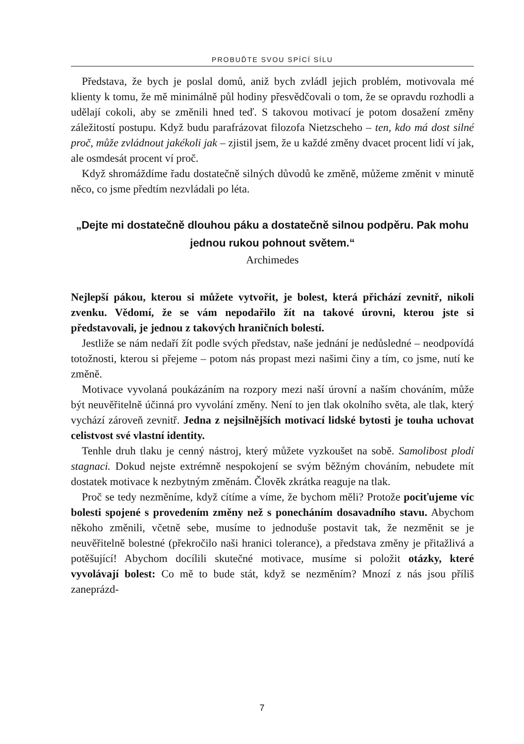PROBUĎTE SVOU SPÍCÍ SÍLU
Představa, že bych je poslal domů, aniž bych zvládl jejich problém, motivovala mé klienty k tomu, že mě minimálně půl hodiny přesvědčovali o tom, že se opravdu rozhodli a udělají cokoli, aby se změnili hned teď. S takovou motivací je potom dosažení změny záležitostí postupu. Když budu parafrázovat filozofa Nietzscheho – ten, kdo má dost silné proč, může zvládnout jakékoli jak – zjistil jsem, že u každé změny dvacet procent lidí ví jak, ale osmdesát procent ví proč.
Když shromáždíme řadu dostatečně silných důvodů ke změně, můžeme změnit v minutě něco, co jsme předtím nezvládali po léta.
„Dejte mi dostatečně dlouhou páku a dostatečně silnou podpěru. Pak mohu jednou rukou pohnout světem.“
Archimedes
Nejlepší pákou, kterou si můžete vytvořit, je bolest, která přichází zevnitř, nikoli zvenku. Vědomí, že se vám nepodařilo žít na takové úrovni, kterou jste si představovali, je jednou z takových hraničních bolestí.
Jestliže se nám nedaří žít podle svých představ, naše jednání je nedůsledné – neodpovídá totožnosti, kterou si přejeme – potom nás propast mezi našimi činy a tím, co jsme, nutí ke změně.
Motivace vyvolaná poukázáním na rozpory mezi naší úrovní a naším chováním, může být neuvěřitelně účinná pro vyvolání změny. Není to jen tlak okolního světa, ale tlak, který vychází zároveň zevnitř. Jedna z nejsilnějších motivací lidské bytosti je touha uchovat celistvost své vlastní identity.
Tenhle druh tlaku je cenný nástroj, který můžete vyzkoušet na sobě. Samolibost plodí stagnaci. Dokud nejste extrémně nespokojení se svým běžným chováním, nebudete mít dostatek motivace k nezbytným změnám. Člověk zkrátka reaguje na tlak.
Proč se tedy nezměníme, když cítíme a víme, že bychom měli? Protože pociťujeme víc bolesti spojené s provedením změny než s ponecháním dosavadního stavu. Abychom někoho změnili, včetně sebe, musíme to jednoduše postavit tak, že nezměnit se je neuvěřitelně bolestné (překročilo naši hranici tolerance), a představa změny je přitažlivá a potěšující! Abychom docílili skutečné motivace, musíme si položit otázky, které vyvolávají bolest: Co mě to bude stát, když se nezměním? Mnozí z nás jsou příliš zaneprázd-
7